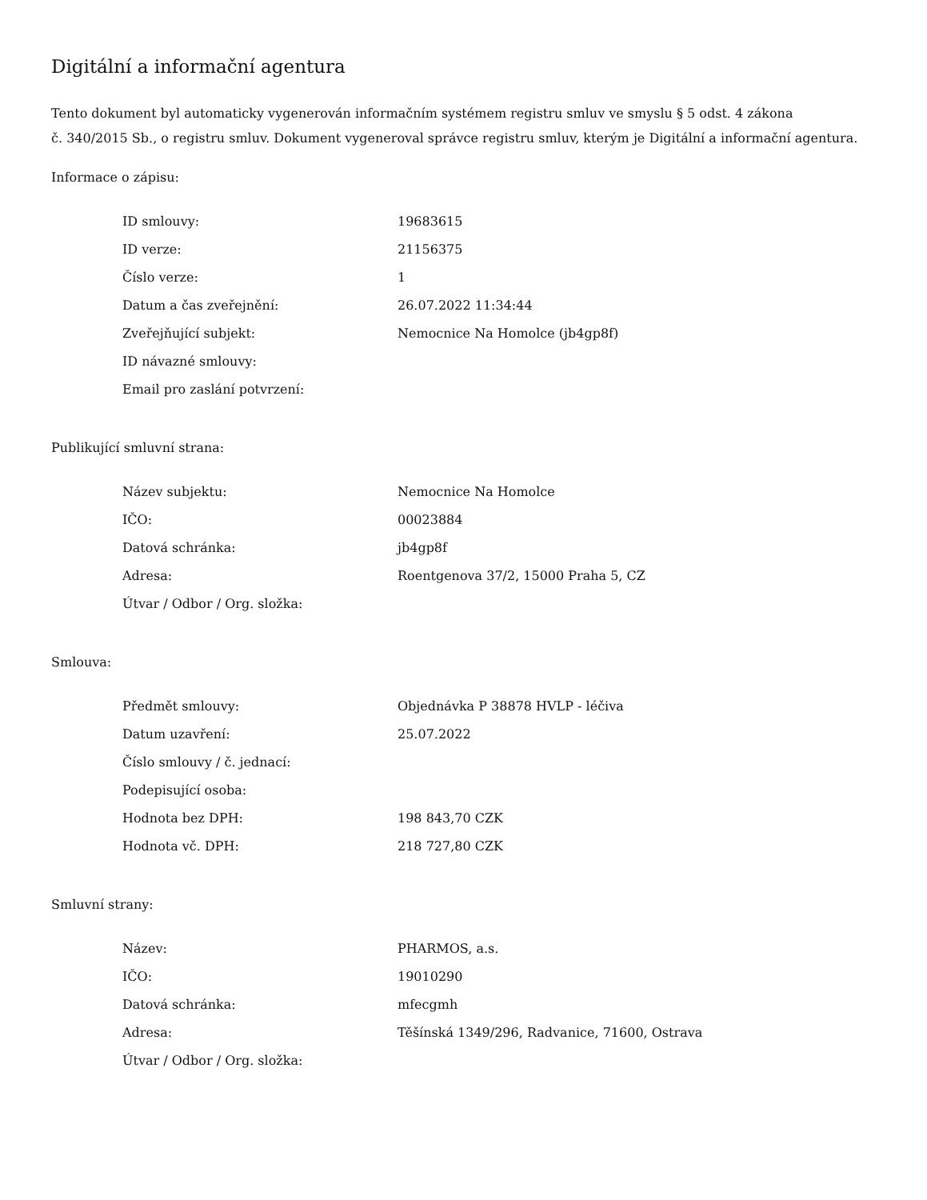Digitální a informační agentura
Tento dokument byl automaticky vygenerován informačním systémem registru smluv ve smyslu § 5 odst. 4 zákona
č. 340/2015 Sb., o registru smluv. Dokument vygeneroval správce registru smluv, kterým je Digitální a informační agentura.
Informace o zápisu:
| ID smlouvy: | 19683615 |
| ID verze: | 21156375 |
| Číslo verze: | 1 |
| Datum a čas zveřejnění: | 26.07.2022 11:34:44 |
| Zveřejňující subjekt: | Nemocnice Na Homolce (jb4gp8f) |
| ID návazné smlouvy: | |
| Email pro zaslání potvrzení: | |
Publikující smluvní strana:
| Název subjektu: | Nemocnice Na Homolce |
| IČO: | 00023884 |
| Datová schránka: | jb4gp8f |
| Adresa: | Roentgenova 37/2, 15000 Praha 5, CZ |
| Útvar / Odbor / Org. složka: | |
Smlouva:
| Předmět smlouvy: | Objednávka P 38878 HVLP - léčiva |
| Datum uzavření: | 25.07.2022 |
| Číslo smlouvy / č. jednací: | |
| Podepisující osoba: | |
| Hodnota bez DPH: | 198 843,70 CZK |
| Hodnota vč. DPH: | 218 727,80 CZK |
Smluvní strany:
| Název: | PHARMOS, a.s. |
| IČO: | 19010290 |
| Datová schránka: | mfecgmh |
| Adresa: | Těšínská 1349/296, Radvanice, 71600, Ostrava |
| Útvar / Odbor / Org. složka: | |